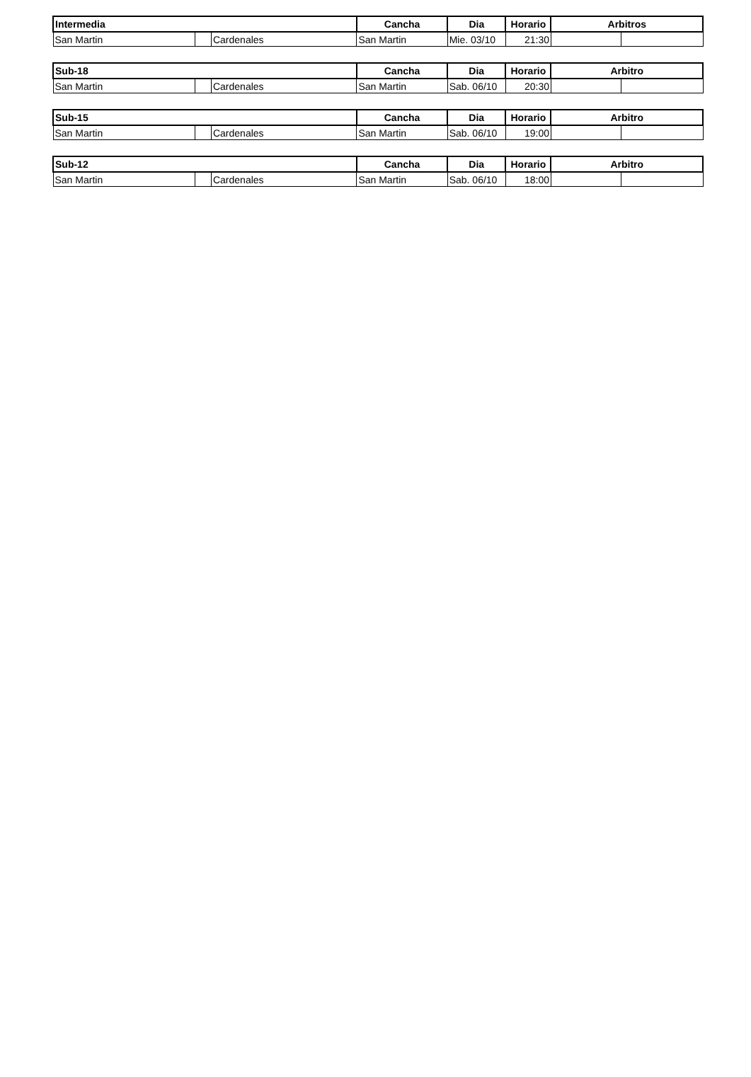| Intermedia | | | Cancha | Dia | Horario | Arbitros | |
| --- | --- | --- | --- | --- | --- | --- | --- |
| San Martin | | Cardenales | San Martin | Mie. 03/10 | 21:30 | | |
| Sub-18 | | | Cancha | Dia | Horario | Arbitro | |
| --- | --- | --- | --- | --- | --- | --- | --- |
| San Martin | | Cardenales | San Martin | Sab. 06/10 | 20:30 | | |
| Sub-15 | | | Cancha | Dia | Horario | Arbitro | |
| --- | --- | --- | --- | --- | --- | --- | --- |
| San Martin | | Cardenales | San Martin | Sab. 06/10 | 19:00 | | |
| Sub-12 | | | Cancha | Dia | Horario | Arbitro | |
| --- | --- | --- | --- | --- | --- | --- | --- |
| San Martin | | Cardenales | San Martin | Sab. 06/10 | 18:00 | | |